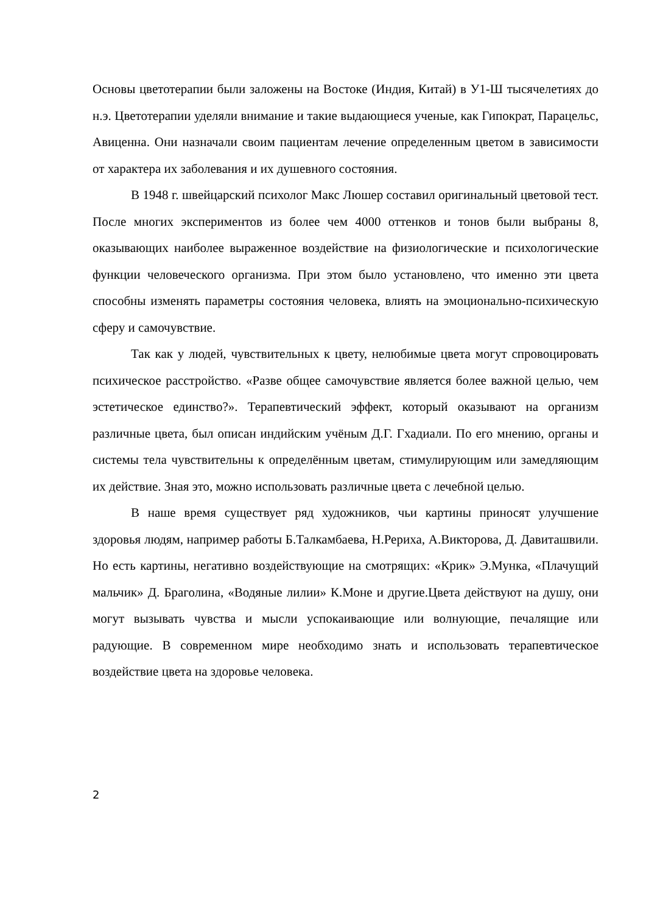Основы цветотерапии были заложены на Востоке (Индия, Китай) в У1-Ш тысячелетиях до н.э. Цветотерапии уделяли внимание и такие выдающиеся ученые, как Гипократ, Парацельс, Авиценна. Они назначали своим пациентам лечение определенным цветом в зависимости от характера их заболевания и их душевного состояния.
В 1948 г. швейцарский психолог Макс Люшер составил оригинальный цветовой тест. После многих экспериментов из более чем 4000 оттенков и тонов были выбраны 8, оказывающих наиболее выраженное воздействие на физиологические и психологические функции человеческого организма. При этом было установлено, что именно эти цвета способны изменять параметры состояния человека, влиять на эмоционально-психическую сферу и самочувствие.
Так как у людей, чувствительных к цвету, нелюбимые цвета могут спровоцировать психическое расстройство. «Разве общее самочувствие является более важной целью, чем эстетическое единство?». Терапевтический эффект, который оказывают на организм различные цвета, был описан индийским учёным Д.Г. Гхадиали. По его мнению, органы и системы тела чувствительны к определённым цветам, стимулирующим или замедляющим их действие. Зная это, можно использовать различные цвета с лечебной целью.
В наше время существует ряд художников, чьи картины приносят улучшение здоровья людям, например работы Б.Талкамбаева, Н.Рериха, А.Викторова, Д. Давиташвили. Но есть картины, негативно воздействующие на смотрящих: «Крик» Э.Мунка, «Плачущий мальчик» Д. Браголина, «Водяные лилии» К.Моне и другие.Цвета действуют на душу, они могут вызывать чувства и мысли успокаивающие или волнующие, печалящие или радующие. В современном мире необходимо знать и использовать терапевтическое воздействие цвета на здоровье человека.
2